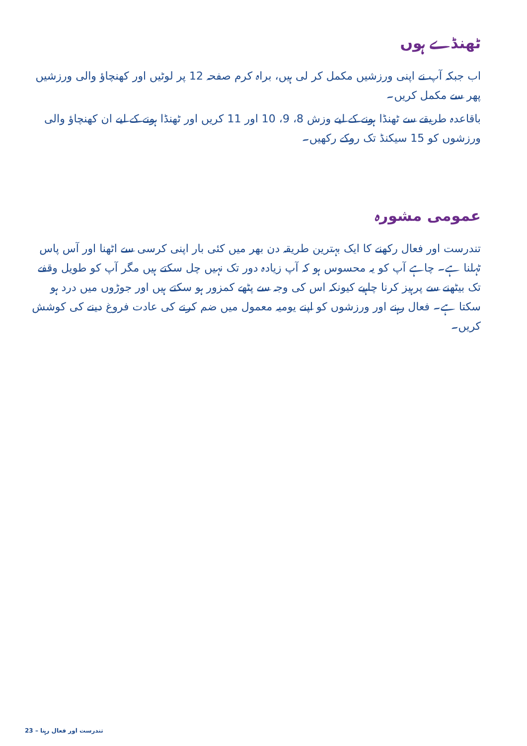ٹھنڈے ہوں
اب جبکہ آپ نے اپنی ورزشیں مکمل کر لی ہیں، براہ کرم صفحہ 12 پر لوٹیں اور کھنچاؤ والی ورزشیں پھر سے مکمل کریں۔
باقاعدہ طریقے سے ٹھنڈا ہونے کے لیے وزش 8، 9، 10 اور 11 کریں اور ٹھنڈا ہونے کے لیے ان کھنچاؤ والی ورزشوں کو 15 سیکنڈ تک روکے رکھیں۔
عمومی مشورہ
تندرست اور فعال رکھنے کا ایک بہترین طریقہ دن بھر میں کئی بار اپنی کرسی سے اٹھنا اور آس پاس ٹہلنا ہے۔ چاہے آپ کو یہ محسوس ہو کہ آپ زیادہ دور تک نہیں چل سکتے ہیں مگر آپ کو طویل وقفے تک بیٹھنے سے پرہیز کرنا چاہیے کیونکہ اس کی وجہ سے پٹھے کمزور ہو سکتے ہیں اور جوڑوں میں درد ہو سکتا ہے۔ فعال رہنے اور ورزشوں کو اپنے یومیہ معمول میں ضم کرنے کی عادت فروغ دینے کی کوشش کریں۔
23 – تندرست اور فعال رہنا